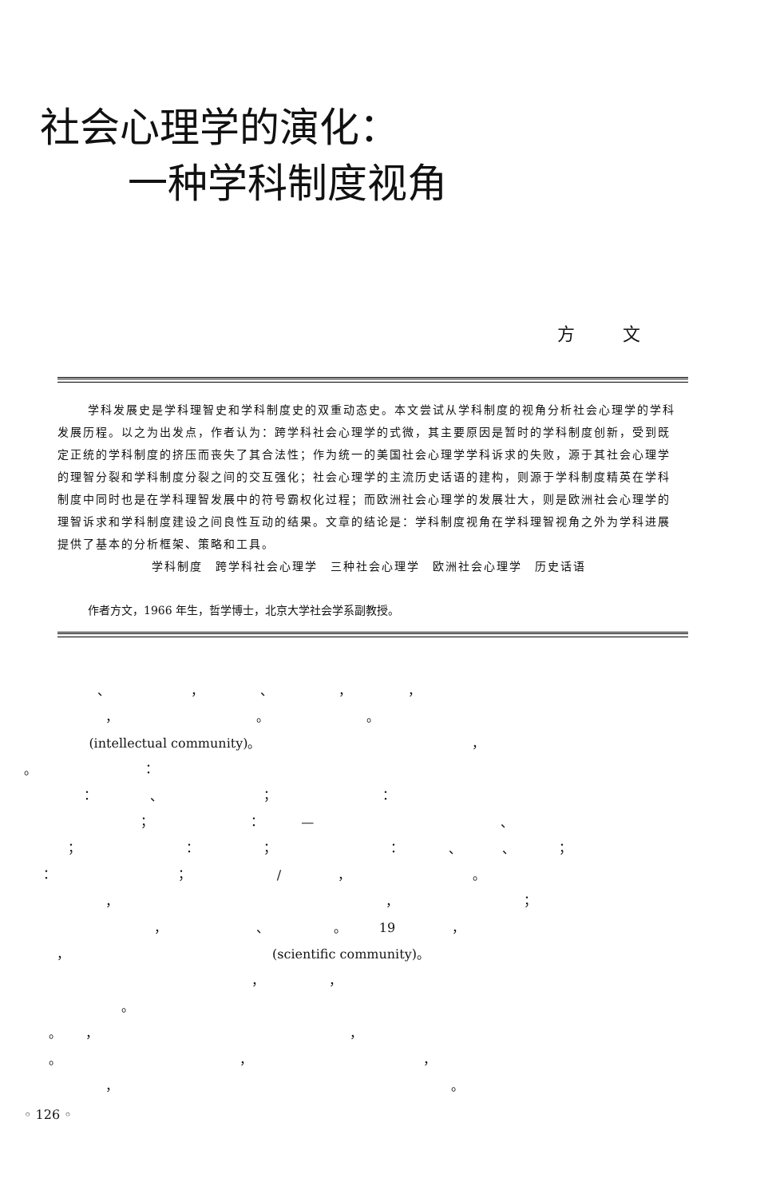社会心理学的演化：
一种学科制度视角
方文
学科发展史是学科理智史和学科制度史的双重动态史。本文尝试从学科制度的视角分析社会心理学的学科发展历程。以之为出发点，作者认为：跨学科社会心理学的式微，其主要原因是暂时的学科制度创新，受到既定正统的学科制度的挤压而丧失了其合法性；作为统一的美国社会心理学学科诉求的失败，源于其社会心理学的理智分裂和学科制度分裂之间的交互强化；社会心理学的主流历史话语的建构，则源于学科制度精英在学科制度中同时也是在学科理智发展中的符号霸权化过程；而欧洲社会心理学的发展壮大，则是欧洲社会心理学的理智诉求和学科制度建设之间良性互动的结果。文章的结论是：学科制度视角在学科理智视角之外为学科进展提供了基本的分析框架、策略和工具。
学科制度　跨学科社会心理学　三种社会心理学　欧洲社会心理学　历史话语
作者方文，1966 年生，哲学博士，北京大学社会学系副教授。
、 ， 、 ， ， ， 。 。 (intellectual community)。 ， 。 ： ： 、 ； ： ； ： — 、 ； ： ； ： 、 、 ； ： ； / ， 。 ， ， ； ， 、 。 19 ， ， (scientific community)。 ， ， 。 。 ， ， 。 ， ， ， 。
◦ 126 ◦